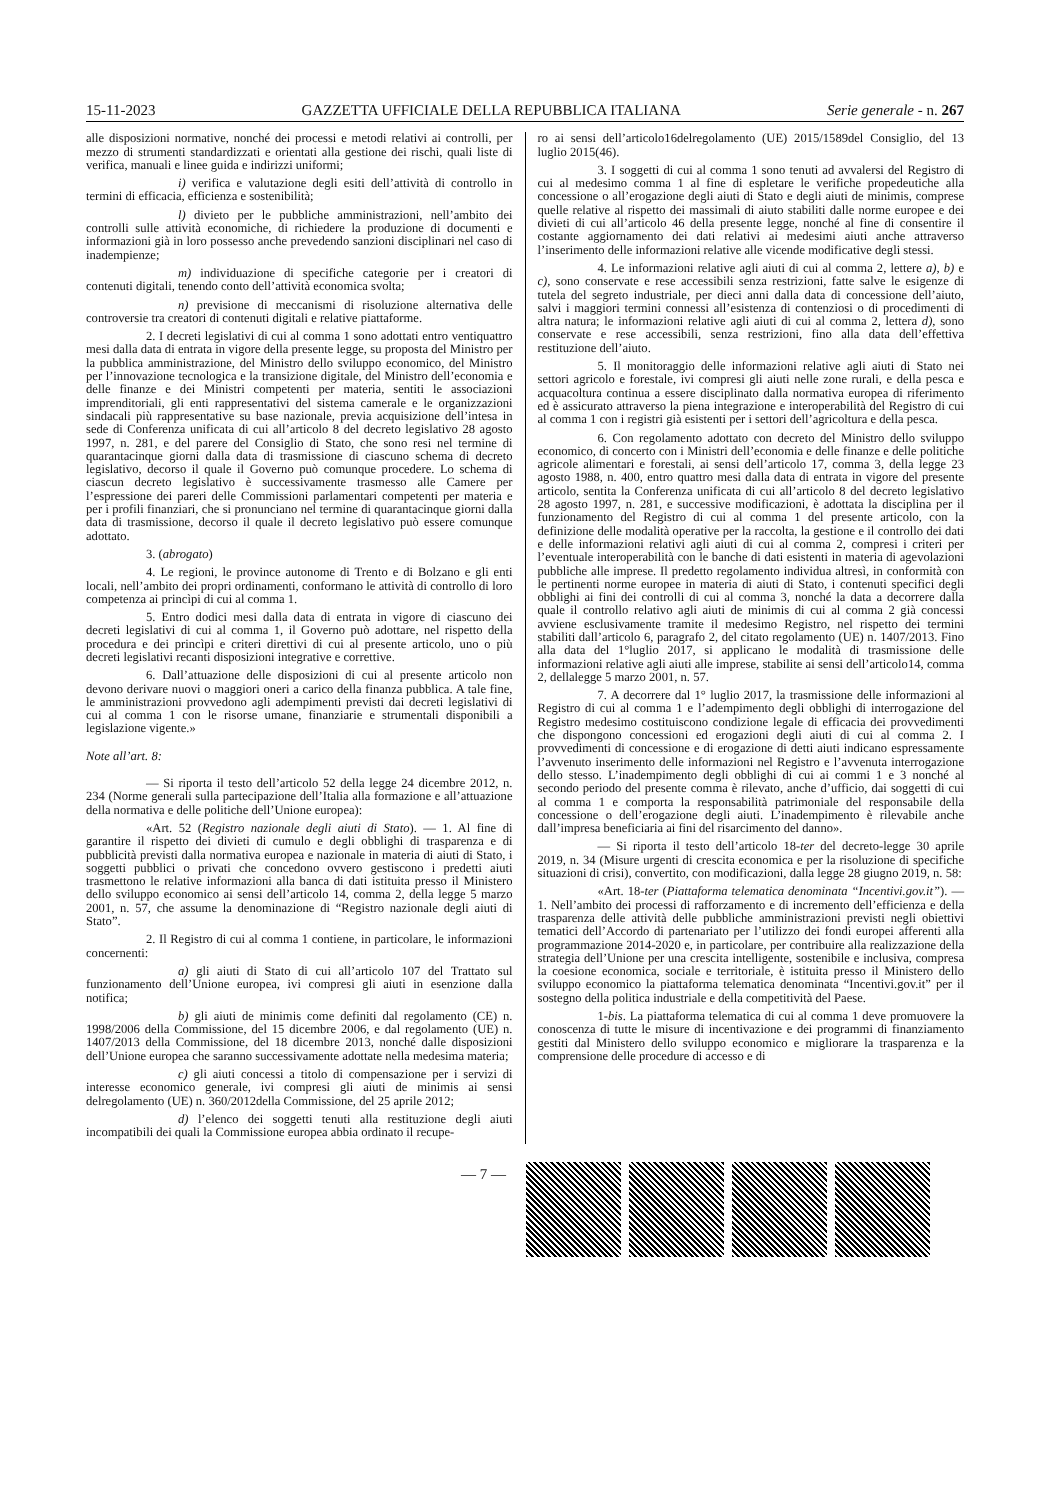15-11-2023 GAZZETTA UFFICIALE DELLA REPUBBLICA ITALIANA Serie generale - n. 267
alle disposizioni normative, nonché dei processi e metodi relativi ai controlli, per mezzo di strumenti standardizzati e orientati alla gestione dei rischi, quali liste di verifica, manuali e linee guida e indirizzi uniformi;
i) verifica e valutazione degli esiti dell’attività di controllo in termini di efficacia, efficienza e sostenibilità;
l) divieto per le pubbliche amministrazioni, nell’ambito dei controlli sulle attività economiche, di richiedere la produzione di documenti e informazioni già in loro possesso anche prevedendo sanzioni disciplinari nel caso di inadempienze;
m) individuazione di specifiche categorie per i creatori di contenuti digitali, tenendo conto dell’attività economica svolta;
n) previsione di meccanismi di risoluzione alternativa delle controversie tra creatori di contenuti digitali e relative piattaforme.
2. I decreti legislativi di cui al comma 1 sono adottati entro ventiquattro mesi dalla data di entrata in vigore della presente legge, su proposta del Ministro per la pubblica amministrazione, del Ministro dello sviluppo economico, del Ministro per l’innovazione tecnologica e la transizione digitale, del Ministro dell’economia e delle finanze e dei Ministri competenti per materia, sentiti le associazioni imprenditoriali, gli enti rappresentativi del sistema camerale e le organizzazioni sindacali più rappresentative su base nazionale, previa acquisizione dell’intesa in sede di Conferenza unificata di cui all’articolo 8 del decreto legislativo 28 agosto 1997, n. 281, e del parere del Consiglio di Stato, che sono resi nel termine di quarantacinque giorni dalla data di trasmissione di ciascuno schema di decreto legislativo, decorso il quale il Governo può comunque procedere. Lo schema di ciascun decreto legislativo è successivamente trasmesso alle Camere per l’espressione dei pareri delle Commissioni parlamentari competenti per materia e per i profili finanziari, che si pronunciano nel termine di quarantacinque giorni dalla data di trasmissione, decorso il quale il decreto legislativo può essere comunque adottato.
3. (abrogato)
4. Le regioni, le province autonome di Trento e di Bolzano e gli enti locali, nell’ambito dei propri ordinamenti, conformano le attività di controllo di loro competenza ai princìpi di cui al comma 1.
5. Entro dodici mesi dalla data di entrata in vigore di ciascuno dei decreti legislativi di cui al comma 1, il Governo può adottare, nel rispetto della procedura e dei princìpi e criteri direttivi di cui al presente articolo, uno o più decreti legislativi recanti disposizioni integrative e correttive.
6. Dall’attuazione delle disposizioni di cui al presente articolo non devono derivare nuovi o maggiori oneri a carico della finanza pubblica. A tale fine, le amministrazioni provvedono agli adempimenti previsti dai decreti legislativi di cui al comma 1 con le risorse umane, finanziarie e strumentali disponibili a legislazione vigente.»
Note all’art. 8:
— Si riporta il testo dell’articolo 52 della legge 24 dicembre 2012, n. 234 (Norme generali sulla partecipazione dell’Italia alla formazione e all’attuazione della normativa e delle politiche dell’Unione europea):
«Art. 52 (Registro nazionale degli aiuti di Stato). — 1. Al fine di garantire il rispetto dei divieti di cumulo e degli obblighi di trasparenza e di pubblicità previsti dalla normativa europea e nazionale in materia di aiuti di Stato, i soggetti pubblici o privati che concedono ovvero gestiscono i predetti aiuti trasmettono le relative informazioni alla banca di dati istituita presso il Ministero dello sviluppo economico ai sensi dell’articolo 14, comma 2, della legge 5 marzo 2001, n. 57, che assume la denominazione di “Registro nazionale degli aiuti di Stato”.
2. Il Registro di cui al comma 1 contiene, in particolare, le informazioni concernenti:
a) gli aiuti di Stato di cui all’articolo 107 del Trattato sul funzionamento dell’Unione europea, ivi compresi gli aiuti in esenzione dalla notifica;
b) gli aiuti de minimis come definiti dal regolamento (CE) n. 1998/2006 della Commissione, del 15 dicembre 2006, e dal regolamento (UE) n. 1407/2013 della Commissione, del 18 dicembre 2013, nonché dalle disposizioni dell’Unione europea che saranno successivamente adottate nella medesima materia;
c) gli aiuti concessi a titolo di compensazione per i servizi di interesse economico generale, ivi compresi gli aiuti de minimis ai sensi delregolamento (UE) n. 360/2012della Commissione, del 25 aprile 2012;
d) l’elenco dei soggetti tenuti alla restituzione degli aiuti incompatibili dei quali la Commissione europea abbia ordinato il recupe-
ro ai sensi dell’articolo16delregolamento (UE) 2015/1589del Consiglio, del 13 luglio 2015(46).
3. I soggetti di cui al comma 1 sono tenuti ad avvalersi del Registro di cui al medesimo comma 1 al fine di espletare le verifiche propedeutiche alla concessione o all’erogazione degli aiuti di Stato e degli aiuti de minimis, comprese quelle relative al rispetto dei massimali di aiuto stabiliti dalle norme europee e dei divieti di cui all’articolo 46 della presente legge, nonché al fine di consentire il costante aggiornamento dei dati relativi ai medesimi aiuti anche attraverso l’inserimento delle informazioni relative alle vicende modificative degli stessi.
4. Le informazioni relative agli aiuti di cui al comma 2, lettere a), b) e c), sono conservate e rese accessibili senza restrizioni, fatte salve le esigenze di tutela del segreto industriale, per dieci anni dalla data di concessione dell’aiuto, salvi i maggiori termini connessi all’esistenza di contenziosi o di procedimenti di altra natura; le informazioni relative agli aiuti di cui al comma 2, lettera d), sono conservate e rese accessibili, senza restrizioni, fino alla data dell’effettiva restituzione dell’aiuto.
5. Il monitoraggio delle informazioni relative agli aiuti di Stato nei settori agricolo e forestale, ivi compresi gli aiuti nelle zone rurali, e della pesca e acquacoltura continua a essere disciplinato dalla normativa europea di riferimento ed è assicurato attraverso la piena integrazione e interoperabilità del Registro di cui al comma 1 con i registri già esistenti per i settori dell’agricoltura e della pesca.
6. Con regolamento adottato con decreto del Ministro dello sviluppo economico, di concerto con i Ministri dell’economia e delle finanze e delle politiche agricole alimentari e forestali, ai sensi dell’articolo 17, comma 3, della legge 23 agosto 1988, n. 400, entro quattro mesi dalla data di entrata in vigore del presente articolo, sentita la Conferenza unificata di cui all’articolo 8 del decreto legislativo 28 agosto 1997, n. 281, e successive modificazioni, è adottata la disciplina per il funzionamento del Registro di cui al comma 1 del presente articolo, con la definizione delle modalità operative per la raccolta, la gestione e il controllo dei dati e delle informazioni relativi agli aiuti di cui al comma 2, compresi i criteri per l’eventuale interoperabilità con le banche di dati esistenti in materia di agevolazioni pubbliche alle imprese. Il predetto regolamento individua altresì, in conformità con le pertinenti norme europee in materia di aiuti di Stato, i contenuti specifici degli obblighi ai fini dei controlli di cui al comma 3, nonché la data a decorrere dalla quale il controllo relativo agli aiuti de minimis di cui al comma 2 già concessi avviene esclusivamente tramite il medesimo Registro, nel rispetto dei termini stabiliti dall’articolo 6, paragrafo 2, del citato regolamento (UE) n. 1407/2013. Fino alla data del 1°luglio 2017, si applicano le modalità di trasmissione delle informazioni relative agli aiuti alle imprese, stabilite ai sensi dell’articolo14, comma 2, dellalegge 5 marzo 2001, n. 57.
7. A decorrere dal 1° luglio 2017, la trasmissione delle informazioni al Registro di cui al comma 1 e l’adempimento degli obblighi di interrogazione del Registro medesimo costituiscono condizione legale di efficacia dei provvedimenti che dispongono concessioni ed erogazioni degli aiuti di cui al comma 2. I provvedimenti di concessione e di erogazione di detti aiuti indicano espressamente l’avvenuto inserimento delle informazioni nel Registro e l’avvenuta interrogazione dello stesso. L’inadempimento degli obblighi di cui ai commi 1 e 3 nonché al secondo periodo del presente comma è rilevato, anche d’ufficio, dai soggetti di cui al comma 1 e comporta la responsabilità patrimoniale del responsabile della concessione o dell’erogazione degli aiuti. L’inadempimento è rilevabile anche dall’impresa beneficiaria ai fini del risarcimento del danno».
— Si riporta il testo dell’articolo 18-ter del decreto-legge 30 aprile 2019, n. 34 (Misure urgenti di crescita economica e per la risoluzione di specifiche situazioni di crisi), convertito, con modificazioni, dalla legge 28 giugno 2019, n. 58:
«Art. 18-ter (Piattaforma telematica denominata “Incentivi.gov.it”). — 1. Nell’ambito dei processi di rafforzamento e di incremento dell’efficienza e della trasparenza delle attività delle pubbliche amministrazioni previsti negli obiettivi tematici dell’Accordo di partenariato per l’utilizzo dei fondi europei afferenti alla programmazione 2014-2020 e, in particolare, per contribuire alla realizzazione della strategia dell’Unione per una crescita intelligente, sostenibile e inclusiva, compresa la coesione economica, sociale e territoriale, è istituita presso il Ministero dello sviluppo economico la piattaforma telematica denominata “Incentivi.gov.it” per il sostegno della politica industriale e della competitività del Paese.
1-bis. La piattaforma telematica di cui al comma 1 deve promuovere la conoscenza di tutte le misure di incentivazione e dei programmi di finanziamento gestiti dal Ministero dello sviluppo economico e migliorare la trasparenza e la comprensione delle procedure di accesso e di
— 7 —